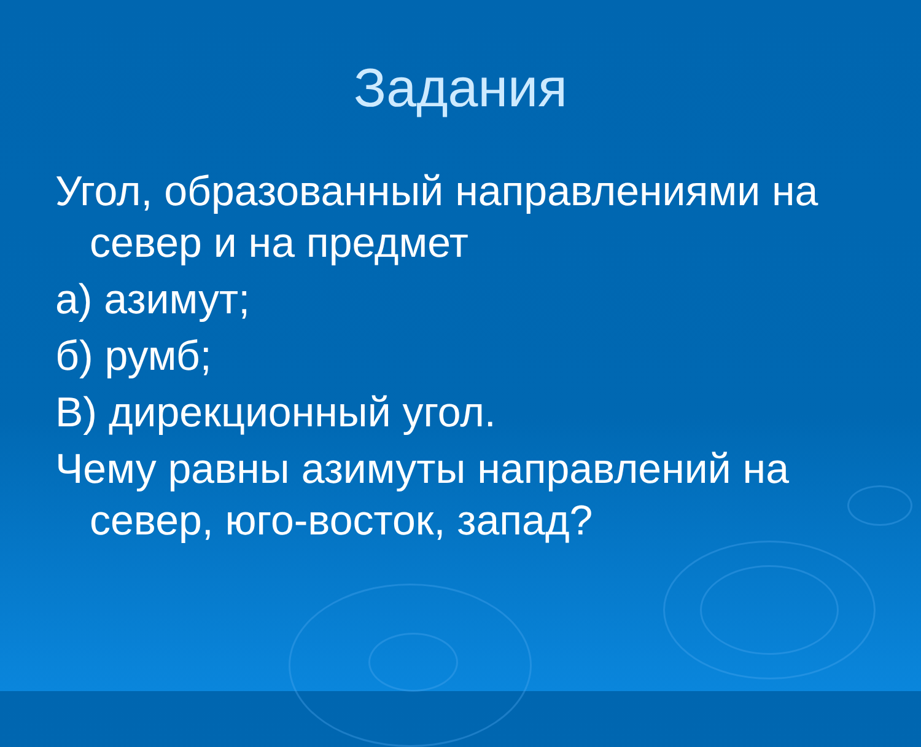Задания
Угол, образованный направлениями на север и на предмет
а) азимут;
б) румб;
В) дирекционный угол.
Чему равны азимуты направлений на север, юго-восток, запад?